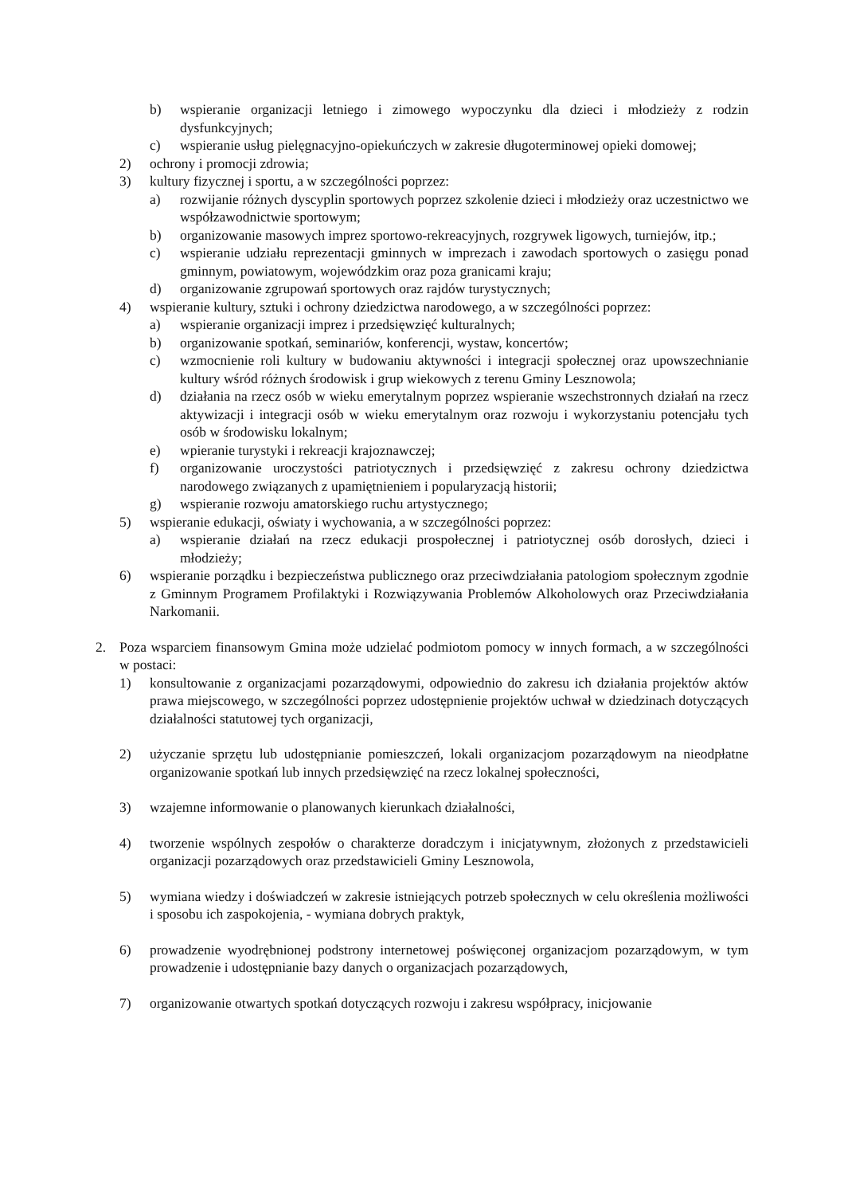b) wspieranie organizacji letniego i zimowego wypoczynku dla dzieci i młodzieży z rodzin dysfunkcyjnych;
c) wspieranie usług pielęgnacyjno-opiekuńczych w zakresie długoterminowej opieki domowej;
2) ochrony i promocji zdrowia;
3) kultury fizycznej i sportu, a w szczególności poprzez:
a) rozwijanie różnych dyscyplin sportowych poprzez szkolenie dzieci i młodzieży oraz uczestnictwo we współzawodnictwie sportowym;
b) organizowanie masowych imprez sportowo-rekreacyjnych, rozgrywek ligowych, turniejów, itp.;
c) wspieranie udziału reprezentacji gminnych w imprezach i zawodach sportowych o zasięgu ponad gminnym, powiatowym, wojewódzkim oraz poza granicami kraju;
d) organizowanie zgrupowań sportowych oraz rajdów turystycznych;
4) wspieranie kultury, sztuki i ochrony dziedzictwa narodowego, a w szczególności poprzez:
a) wspieranie organizacji imprez i przedsięwzięć kulturalnych;
b) organizowanie spotkań, seminariów, konferencji, wystaw, koncertów;
c) wzmocnienie roli kultury w budowaniu aktywności i integracji społecznej oraz upowszechnianie kultury wśród różnych środowisk i grup wiekowych z terenu Gminy Lesznowola;
d) działania na rzecz osób w wieku emerytalnym poprzez wspieranie wszechstronnych działań na rzecz aktywizacji i integracji osób w wieku emerytalnym oraz rozwoju i wykorzystaniu potencjału tych osób w środowisku lokalnym;
e) wpieranie turystyki i rekreacji krajoznawczej;
f) organizowanie uroczystości patriotycznych i przedsięwzięć z zakresu ochrony dziedzictwa narodowego związanych z upamiętnieniem i popularyzacją historii;
g) wspieranie rozwoju amatorskiego ruchu artystycznego;
5) wspieranie edukacji, oświaty i wychowania, a w szczególności poprzez:
a) wspieranie działań na rzecz edukacji prospołecznej i patriotycznej osób dorosłych, dzieci i młodzieży;
6) wspieranie porządku i bezpieczeństwa publicznego oraz przeciwdziałania patologiom społecznym zgodnie z Gminnym Programem Profilaktyki i Rozwiązywania Problemów Alkoholowych oraz Przeciwdziałania Narkomanii.
2. Poza wsparciem finansowym Gmina może udzielać podmiotom pomocy w innych formach, a w szczególności w postaci:
1) konsultowanie z organizacjami pozarządowymi, odpowiednio do zakresu ich działania projektów aktów prawa miejscowego, w szczególności poprzez udostępnienie projektów uchwał w dziedzinach dotyczących działalności statutowej tych organizacji,
2) użyczanie sprzętu lub udostępnianie pomieszczeń, lokali organizacjom pozarządowym na nieodpłatne organizowanie spotkań lub innych przedsięwzięć na rzecz lokalnej społeczności,
3) wzajemne informowanie o planowanych kierunkach działalności,
4) tworzenie wspólnych zespołów o charakterze doradczym i inicjatywnym, złożonych z przedstawicieli organizacji pozarządowych oraz przedstawicieli Gminy Lesznowola,
5) wymiana wiedzy i doświadczeń w zakresie istniejących potrzeb społecznych w celu określenia możliwości i sposobu ich zaspokojenia, - wymiana dobrych praktyk,
6) prowadzenie wyodrębnionej podstrony internetowej poświęconej organizacjom pozarządowym, w tym prowadzenie i udostępnianie bazy danych o organizacjach pozarządowych,
7) organizowanie otwartych spotkań dotyczących rozwoju i zakresu współpracy, inicjowanie